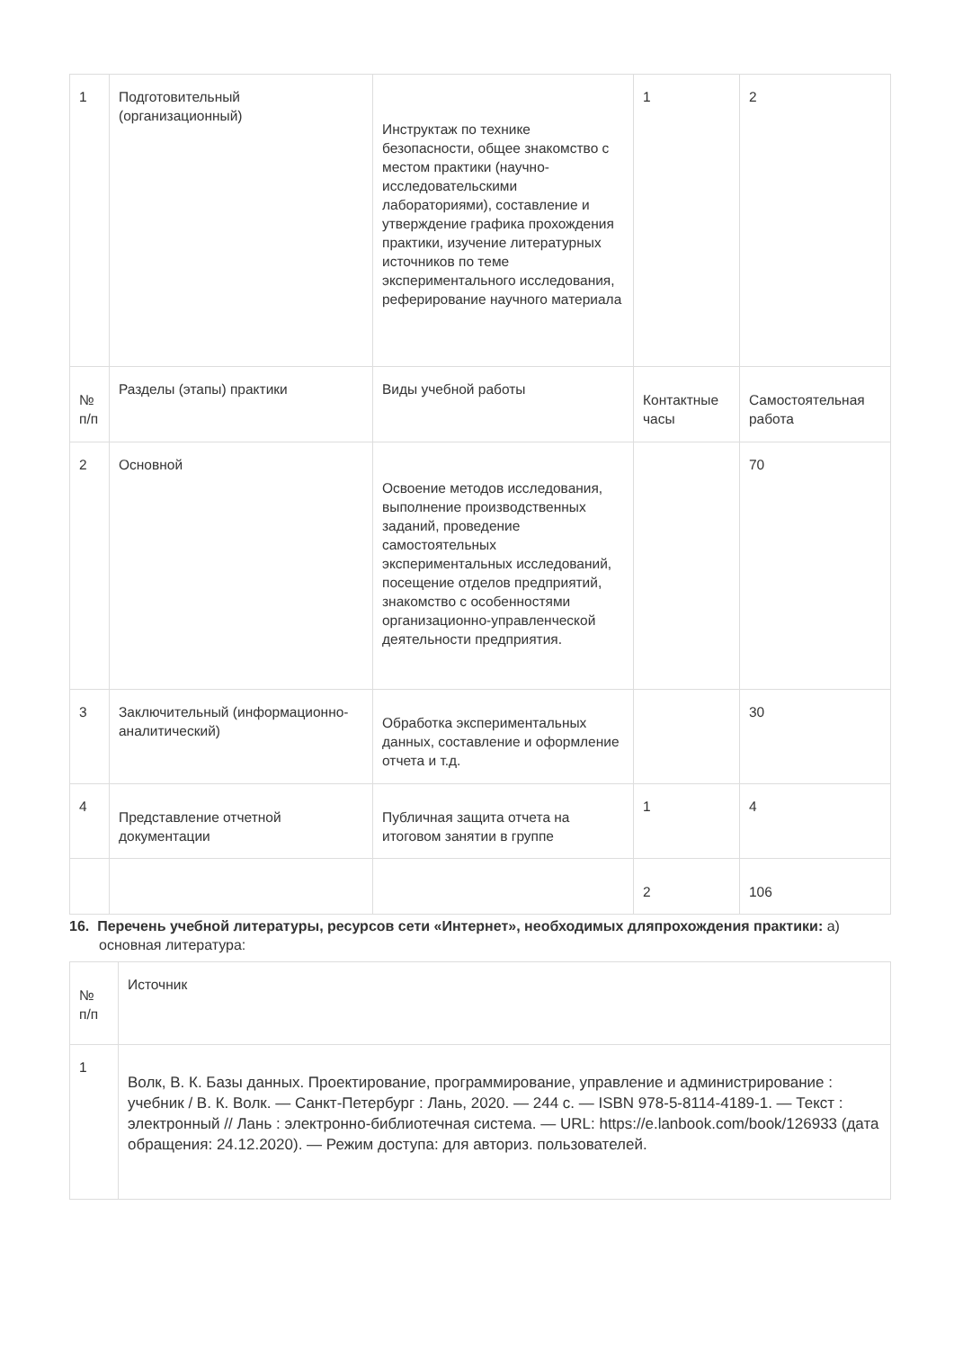| 1 | Подготовительный (организационный) | Инструктаж по технике безопасности, общее знакомство с местом практики (научно-исследовательскими лабораториями), составление и утверждение графика прохождения практики, изучение литературных источников по теме экспериментального исследования, реферирование научного материала | 1 | 2 |
| № п/п | Разделы (этапы) практики | Виды учебной работы | Контактные часы | Самостоятельная работа |
| 2 | Основной | Освоение методов исследования, выполнение производственных заданий, проведение самостоятельных экспериментальных исследований, посещение отделов предприятий, знакомство с особенностями организационно-управленческой деятельности предприятия. | | 70 |
| 3 | Заключительный (информационно-аналитический) | Обработка экспериментальных данных, составление и оформление отчета и т.д. | | 30 |
| 4 | Представление отчетной документации | Публичная защита отчета на итоговом занятии в группе | 1 | 4 |
| | | | 2 | 106 |
16. Перечень учебной литературы, ресурсов сети «Интернет», необходимых дляпрохождения практики: а) основная литература:
| № п/п | Источник |
| 1 | Волк, В. К. Базы данных. Проектирование, программирование, управление и администрирование : учебник / В. К. Волк. — Санкт-Петербург : Лань, 2020. — 244 с. — ISBN 978-5-8114-4189-1. — Текст : электронный // Лань : электронно-библиотечная система. — URL: https://e.lanbook.com/book/126933 (дата обращения: 24.12.2020). — Режим доступа: для авториз. пользователей. |